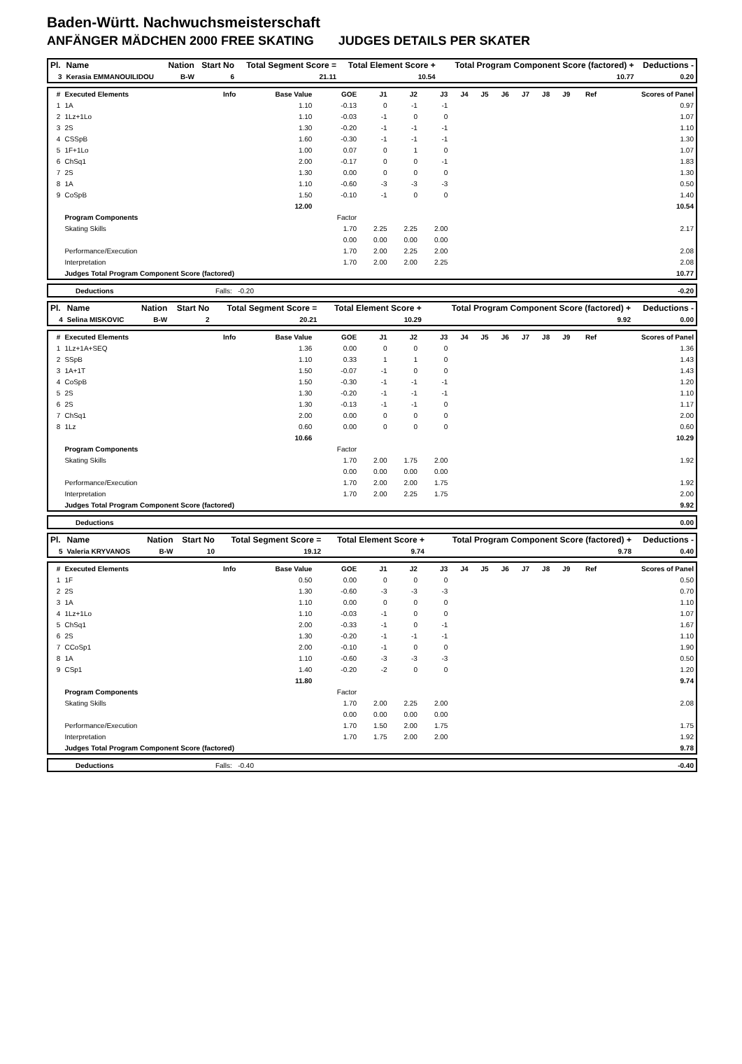Baden-Württ. Nachwuchsmeisterschaft
ANFÄNGER MÄDCHEN 2000 FREE SKATING JUDGES DETAILS PER SKATER
| Pl. | Name | Nation | Start No | Total Segment Score = | Total Element Score + | Total Program Component Score (factored) + | Deductions - |
| --- | --- | --- | --- | --- | --- | --- | --- |
| 3 | Kerasia EMMANOUILIDOU | B-W | 6 | 21.11 | 10.54 | 10.77 | 0.20 |
| # | Executed Elements | Info | Base Value | GOE | J1 | J2 | J3 | J4 | J5 | J6 | J7 | J8 | J9 | Ref | Scores of Panel |
| --- | --- | --- | --- | --- | --- | --- | --- | --- | --- | --- | --- | --- | --- | --- | --- |
| 1 | 1A | | 1.10 | -0.13 | 0 | -1 | -1 | | | | | | | | 0.97 |
| 2 | 1Lz+1Lo | | 1.10 | -0.03 | -1 | 0 | 0 | | | | | | | | 1.07 |
| 3 | 2S | | 1.30 | -0.20 | -1 | -1 | -1 | | | | | | | | 1.10 |
| 4 | CSSpB | | 1.60 | -0.30 | -1 | -1 | -1 | | | | | | | | 1.30 |
| 5 | 1F+1Lo | | 1.00 | 0.07 | 0 | 1 | 0 | | | | | | | | 1.07 |
| 6 | ChSq1 | | 2.00 | -0.17 | 0 | 0 | -1 | | | | | | | | 1.83 |
| 7 | 2S | | 1.30 | 0.00 | 0 | 0 | 0 | | | | | | | | 1.30 |
| 8 | 1A | | 1.10 | -0.60 | -3 | -3 | -3 | | | | | | | | 0.50 |
| 9 | CoSpB | | 1.50 | -0.10 | -1 | 0 | 0 | | | | | | | | 1.40 |
| | | | 12.00 | | | | | | | | | | | | 10.54 |
| | Program Components | | | Factor | | | | | | | | | | | |
| | Skating Skills | | | 1.70 | 2.25 | 2.25 | 2.00 | | | | | | | | 2.17 |
| | | | | 0.00 | 0.00 | 0.00 | 0.00 | | | | | | | | |
| | Performance/Execution | | | 1.70 | 2.00 | 2.25 | 2.00 | | | | | | | | 2.08 |
| | Interpretation | | | 1.70 | 2.00 | 2.00 | 2.25 | | | | | | | | 2.08 |
| | Judges Total Program Component Score (factored) | | | | | | | | | | | | | | 10.77 |
| | Deductions | Falls: -0.20 | | -0.20 |
| Pl. | Name | Nation | Start No | Total Segment Score = | Total Element Score + | Total Program Component Score (factored) + | Deductions - |
| --- | --- | --- | --- | --- | --- | --- | --- |
| 4 | Selina MISKOVIC | B-W | 2 | 20.21 | 10.29 | 9.92 | 0.00 |
| # | Executed Elements | Info | Base Value | GOE | J1 | J2 | J3 | J4 | J5 | J6 | J7 | J8 | J9 | Ref | Scores of Panel |
| --- | --- | --- | --- | --- | --- | --- | --- | --- | --- | --- | --- | --- | --- | --- | --- |
| 1 | 1Lz+1A+SEQ | | 1.36 | 0.00 | 0 | 0 | 0 | | | | | | | | 1.36 |
| 2 | SSpB | | 1.10 | 0.33 | 1 | 1 | 0 | | | | | | | | 1.43 |
| 3 | 1A+1T | | 1.50 | -0.07 | -1 | 0 | 0 | | | | | | | | 1.43 |
| 4 | CoSpB | | 1.50 | -0.30 | -1 | -1 | -1 | | | | | | | | 1.20 |
| 5 | 2S | | 1.30 | -0.20 | -1 | -1 | -1 | | | | | | | | 1.10 |
| 6 | 2S | | 1.30 | -0.13 | -1 | -1 | 0 | | | | | | | | 1.17 |
| 7 | ChSq1 | | 2.00 | 0.00 | 0 | 0 | 0 | | | | | | | | 2.00 |
| 8 | 1Lz | | 0.60 | 0.00 | 0 | 0 | 0 | | | | | | | | 0.60 |
| | | | 10.66 | | | | | | | | | | | | 10.29 |
| | Program Components | | | Factor | | | | | | | | | | | |
| | Skating Skills | | | 1.70 | 2.00 | 1.75 | 2.00 | | | | | | | | 1.92 |
| | | | | 0.00 | 0.00 | 0.00 | 0.00 | | | | | | | | |
| | Performance/Execution | | | 1.70 | 2.00 | 2.00 | 1.75 | | | | | | | | 1.92 |
| | Interpretation | | | 1.70 | 2.00 | 2.25 | 1.75 | | | | | | | | 2.00 |
| | Judges Total Program Component Score (factored) | | | | | | | | | | | | | | 9.92 |
| | Deductions | | 0.00 |
| Pl. | Name | Nation | Start No | Total Segment Score = | Total Element Score + | Total Program Component Score (factored) + | Deductions - |
| --- | --- | --- | --- | --- | --- | --- | --- |
| 5 | Valeria KRYVANOS | B-W | 10 | 19.12 | 9.74 | 9.78 | 0.40 |
| # | Executed Elements | Info | Base Value | GOE | J1 | J2 | J3 | J4 | J5 | J6 | J7 | J8 | J9 | Ref | Scores of Panel |
| --- | --- | --- | --- | --- | --- | --- | --- | --- | --- | --- | --- | --- | --- | --- | --- |
| 1 | 1F | | 0.50 | 0.00 | 0 | 0 | 0 | | | | | | | | 0.50 |
| 2 | 2S | | 1.30 | -0.60 | -3 | -3 | -3 | | | | | | | | 0.70 |
| 3 | 1A | | 1.10 | 0.00 | 0 | 0 | 0 | | | | | | | | 1.10 |
| 4 | 1Lz+1Lo | | 1.10 | -0.03 | -1 | 0 | 0 | | | | | | | | 1.07 |
| 5 | ChSq1 | | 2.00 | -0.33 | -1 | 0 | -1 | | | | | | | | 1.67 |
| 6 | 2S | | 1.30 | -0.20 | -1 | -1 | -1 | | | | | | | | 1.10 |
| 7 | CCoSp1 | | 2.00 | -0.10 | -1 | 0 | 0 | | | | | | | | 1.90 |
| 8 | 1A | | 1.10 | -0.60 | -3 | -3 | -3 | | | | | | | | 0.50 |
| 9 | CSp1 | | 1.40 | -0.20 | -2 | 0 | 0 | | | | | | | | 1.20 |
| | | | 11.80 | | | | | | | | | | | | 9.74 |
| | Program Components | | | Factor | | | | | | | | | | | |
| | Skating Skills | | | 1.70 | 2.00 | 2.25 | 2.00 | | | | | | | | 2.08 |
| | | | | 0.00 | 0.00 | 0.00 | 0.00 | | | | | | | | |
| | Performance/Execution | | | 1.70 | 1.50 | 2.00 | 1.75 | | | | | | | | 1.75 |
| | Interpretation | | | 1.70 | 1.75 | 2.00 | 2.00 | | | | | | | | 1.92 |
| | Judges Total Program Component Score (factored) | | | | | | | | | | | | | | 9.78 |
| | Deductions | Falls: -0.40 | | -0.40 |